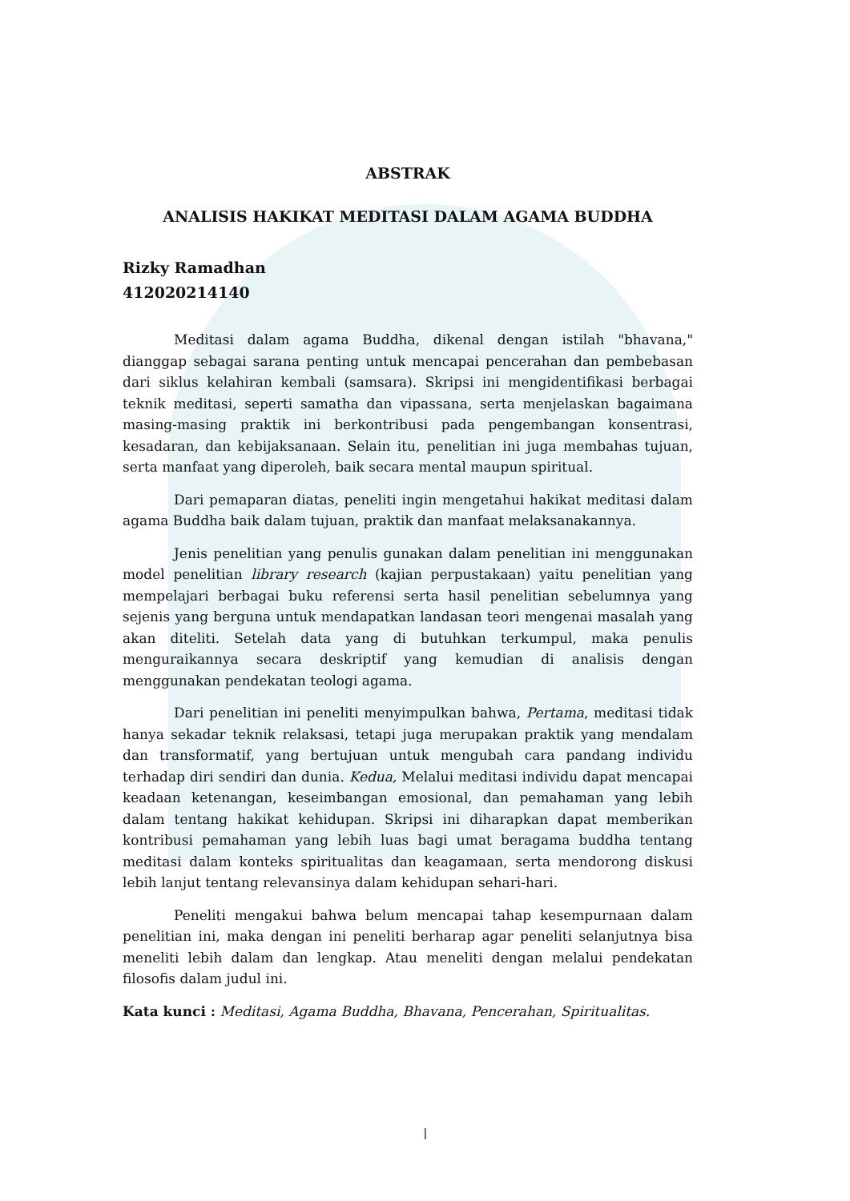ABSTRAK
ANALISIS HAKIKAT MEDITASI DALAM AGAMA BUDDHA
Rizky Ramadhan
412020214140
Meditasi dalam agama Buddha, dikenal dengan istilah "bhavana," dianggap sebagai sarana penting untuk mencapai pencerahan dan pembebasan dari siklus kelahiran kembali (samsara). Skripsi ini mengidentifikasi berbagai teknik meditasi, seperti samatha dan vipassana, serta menjelaskan bagaimana masing-masing praktik ini berkontribusi pada pengembangan konsentrasi, kesadaran, dan kebijaksanaan. Selain itu, penelitian ini juga membahas tujuan, serta manfaat yang diperoleh, baik secara mental maupun spiritual.
Dari pemaparan diatas, peneliti ingin mengetahui hakikat meditasi dalam agama Buddha baik dalam tujuan, praktik dan manfaat melaksanakannya.
Jenis penelitian yang penulis gunakan dalam penelitian ini menggunakan model penelitian library research (kajian perpustakaan) yaitu penelitian yang mempelajari berbagai buku referensi serta hasil penelitian sebelumnya yang sejenis yang berguna untuk mendapatkan landasan teori mengenai masalah yang akan diteliti. Setelah data yang di butuhkan terkumpul, maka penulis menguraikannya secara deskriptif yang kemudian di analisis dengan menggunakan pendekatan teologi agama.
Dari penelitian ini peneliti menyimpulkan bahwa, Pertama, meditasi tidak hanya sekadar teknik relaksasi, tetapi juga merupakan praktik yang mendalam dan transformatif, yang bertujuan untuk mengubah cara pandang individu terhadap diri sendiri dan dunia. Kedua, Melalui meditasi individu dapat mencapai keadaan ketenangan, keseimbangan emosional, dan pemahaman yang lebih dalam tentang hakikat kehidupan. Skripsi ini diharapkan dapat memberikan kontribusi pemahaman yang lebih luas bagi umat beragama buddha tentang meditasi dalam konteks spiritualitas dan keagamaan, serta mendorong diskusi lebih lanjut tentang relevansinya dalam kehidupan sehari-hari.
Peneliti mengakui bahwa belum mencapai tahap kesempurnaan dalam penelitian ini, maka dengan ini peneliti berharap agar peneliti selanjutnya bisa meneliti lebih dalam dan lengkap. Atau meneliti dengan melalui pendekatan filosofis dalam judul ini.
Kata kunci : Meditasi, Agama Buddha, Bhavana, Pencerahan, Spiritualitas.
أ